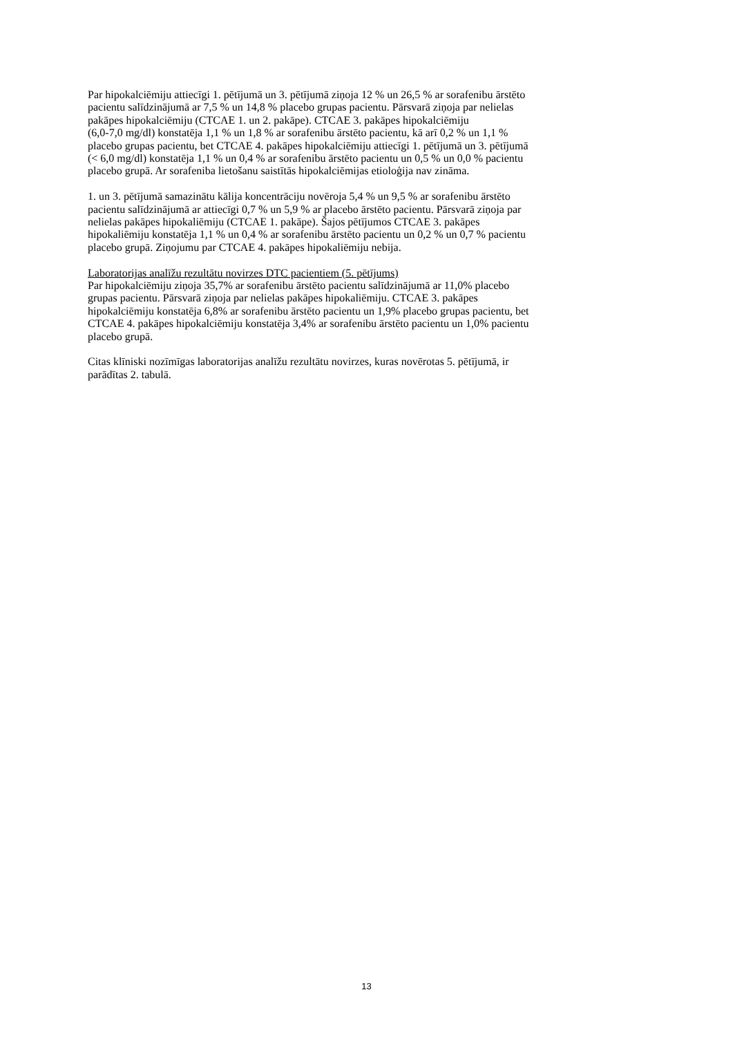Par hipokalciēmiju attiecīgi 1. pētījumā un 3. pētījumā ziņoja 12 % un 26,5 % ar sorafenibu ārstēto
pacientu salīdzinājumā ar 7,5 % un 14,8 % placebo grupas pacientu. Pārsvarā ziņoja par nelielas
pakāpes hipokalciēmiju (CTCAE 1. un 2. pakāpe). CTCAE 3. pakāpes hipokalciēmiju
(6,0-7,0 mg/dl) konstatēja 1,1 % un 1,8 % ar sorafenibu ārstēto pacientu, kā arī 0,2 % un 1,1 %
placebo grupas pacientu, bet CTCAE 4. pakāpes hipokalciēmiju attiecīgi 1. pētījumā un 3. pētījumā
(< 6,0 mg/dl) konstatēja 1,1 % un 0,4 % ar sorafenibu ārstēto pacientu un 0,5 % un 0,0 % pacientu
placebo grupā. Ar sorafeniba lietošanu saistītās hipokalciēmijas etioloģija nav zināma.
1. un 3. pētījumā samazinātu kālija koncentrāciju novēroja 5,4 % un 9,5 % ar sorafenibu ārstēto
pacientu salīdzinājumā ar attiecīgi 0,7 % un 5,9 % ar placebo ārstēto pacientu. Pārsvarā ziņoja par
nelielas pakāpes hipokaliēmiju (CTCAE 1. pakāpe). Šajos pētījumos CTCAE 3. pakāpes
hipokaliēmiju konstatēja 1,1 % un 0,4 % ar sorafenibu ārstēto pacientu un 0,2 % un 0,7 % pacientu
placebo grupā. Ziņojumu par CTCAE 4. pakāpes hipokaliēmiju nebija.
Laboratorijas analīžu rezultātu novirzes DTC pacientiem (5. pētījums)
Par hipokalciēmiju ziņoja 35,7% ar sorafenibu ārstēto pacientu salīdzinājumā ar 11,0% placebo
grupas pacientu. Pārsvarā ziņoja par nelielas pakāpes hipokaliēmiju. CTCAE 3. pakāpes
hipokalciēmiju konstatēja 6,8% ar sorafenibu ārstēto pacientu un 1,9% placebo grupas pacientu, bet
CTCAE 4. pakāpes hipokalciēmiju konstatēja 3,4% ar sorafenibu ārstēto pacientu un 1,0% pacientu
placebo grupā.
Citas klīniski nozīmīgas laboratorijas analīžu rezultātu novirzes, kuras novērotas 5. pētījumā, ir
parādītas 2. tabulā.
13